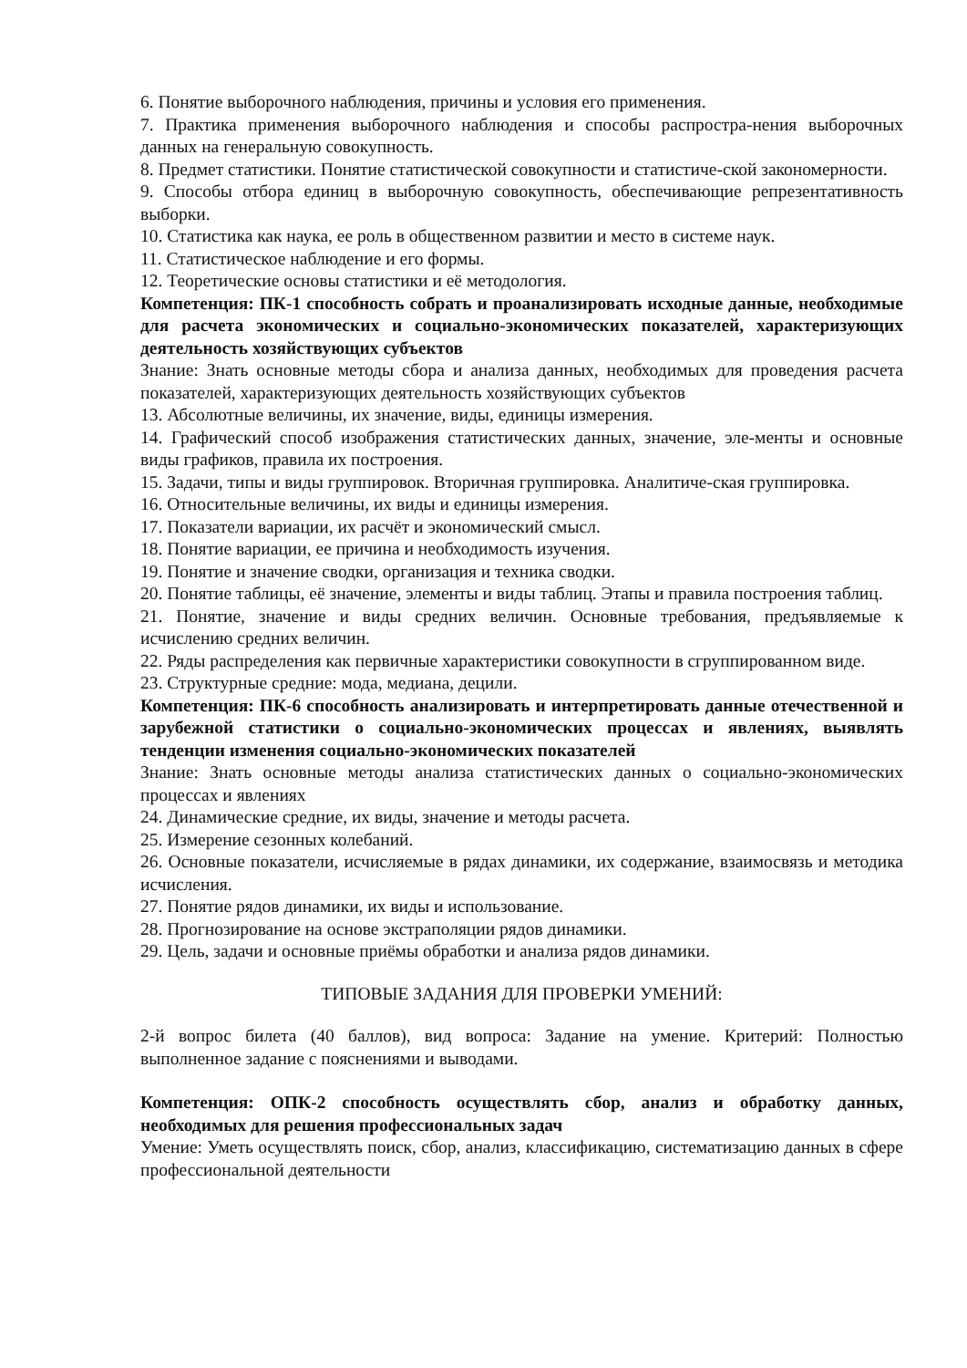6. Понятие выборочного наблюдения, причины и условия его применения.
7. Практика применения выборочного наблюдения и способы распростра-нения выборочных данных на генеральную совокупность.
8. Предмет статистики. Понятие статистической совокупности и статистиче-ской закономерности.
9. Способы отбора единиц в выборочную совокупность, обеспечивающие репрезентативность выборки.
10. Статистика как наука, ее роль в общественном развитии и место в системе наук.
11. Статистическое наблюдение и его формы.
12. Теоретические основы статистики и её методология.
Компетенция: ПК-1 способность собрать и проанализировать исходные данные, необходимые для расчета экономических и социально-экономических показателей, характеризующих деятельность хозяйствующих субъектов
Знание: Знать основные методы сбора и анализа данных, необходимых для проведения расчета показателей, характеризующих деятельность хозяйствующих субъектов
13. Абсолютные величины, их значение, виды, единицы измерения.
14. Графический способ изображения статистических данных, значение, эле-менты и основные виды графиков, правила их построения.
15. Задачи, типы и виды группировок. Вторичная группировка. Аналитиче-ская группировка.
16. Относительные величины, их виды и единицы измерения.
17. Показатели вариации, их расчёт и экономический смысл.
18. Понятие вариации, ее причина и необходимость изучения.
19. Понятие и значение сводки, организация и техника сводки.
20. Понятие таблицы, её значение, элементы и виды таблиц. Этапы и правила построения таблиц.
21. Понятие, значение и виды средних величин. Основные требования, предъявляемые к исчислению средних величин.
22. Ряды распределения как первичные характеристики совокупности в сгруппированном виде.
23. Структурные средние: мода, медиана, децили.
Компетенция: ПК-6 способность анализировать и интерпретировать данные отечественной и зарубежной статистики о социально-экономических процессах и явлениях, выявлять тенденции изменения социально-экономических показателей
Знание: Знать основные методы анализа статистических данных о социально-экономических процессах и явлениях
24. Динамические средние, их виды, значение и методы расчета.
25. Измерение сезонных колебаний.
26. Основные показатели, исчисляемые в рядах динамики, их содержание, взаимосвязь и методика исчисления.
27. Понятие рядов динамики, их виды и использование.
28. Прогнозирование на основе экстраполяции рядов динамики.
29. Цель, задачи и основные приёмы обработки и анализа рядов динамики.
ТИПОВЫЕ ЗАДАНИЯ ДЛЯ ПРОВЕРКИ УМЕНИЙ:
2-й вопрос билета (40 баллов), вид вопроса: Задание на умение. Критерий: Полностью выполненное задание с пояснениями и выводами.
Компетенция: ОПК-2 способность осуществлять сбор, анализ и обработку данных, необходимых для решения профессиональных задач
Умение: Уметь осуществлять поиск, сбор, анализ, классификацию, систематизацию данных в сфере профессиональной деятельности